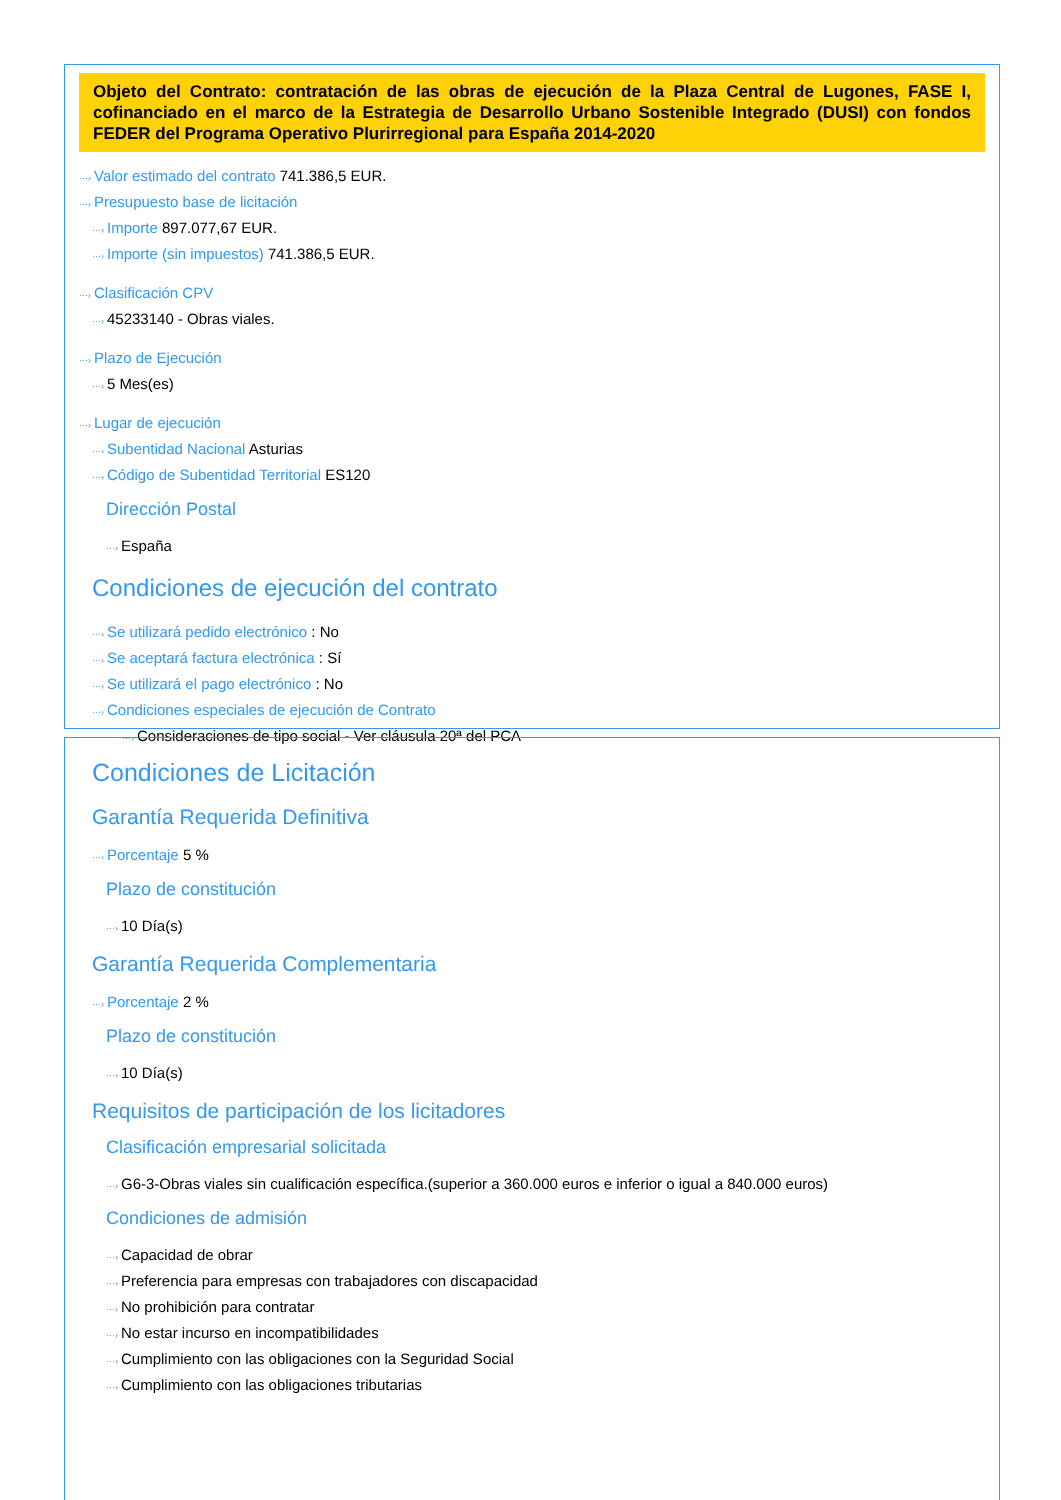Objeto del Contrato: contratación de las obras de ejecución de la Plaza Central de Lugones, FASE I, cofinanciado en el marco de la Estrategia de Desarrollo Urbano Sostenible Integrado (DUSI) con fondos FEDER del Programa Operativo Plurirregional para España 2014-2020
···› Valor estimado del contrato 741.386,5 EUR.
···› Presupuesto base de licitación
···› Importe 897.077,67 EUR.
···› Importe (sin impuestos) 741.386,5 EUR.
···› Clasificación CPV
···› 45233140 - Obras viales.
···› Plazo de Ejecución
···› 5 Mes(es)
···› Lugar de ejecución
···› Subentidad Nacional Asturias
···› Código de Subentidad Territorial ES120
Dirección Postal
···› España
Condiciones de ejecución del contrato
···› Se utilizará pedido electrónico : No
···› Se aceptará factura electrónica : Sí
···› Se utilizará el pago electrónico : No
···› Condiciones especiales de ejecución de Contrato
···› Consideraciones de tipo social - Ver cláusula 20ª del PCA
Condiciones de Licitación
Garantía Requerida Definitiva
···› Porcentaje 5 %
Plazo de constitución
···› 10 Día(s)
Garantía Requerida Complementaria
···› Porcentaje 2 %
Plazo de constitución
···› 10 Día(s)
Requisitos de participación de los licitadores
Clasificación empresarial solicitada
···› G6-3-Obras viales sin cualificación específica.(superior a 360.000 euros e inferior o igual a 840.000 euros)
Condiciones de admisión
···› Capacidad de obrar
···› Preferencia para empresas con trabajadores con discapacidad
···› No prohibición para contratar
···› No estar incurso en incompatibilidades
···› Cumplimiento con las obligaciones con la Seguridad Social
···› Cumplimiento con las obligaciones tributarias